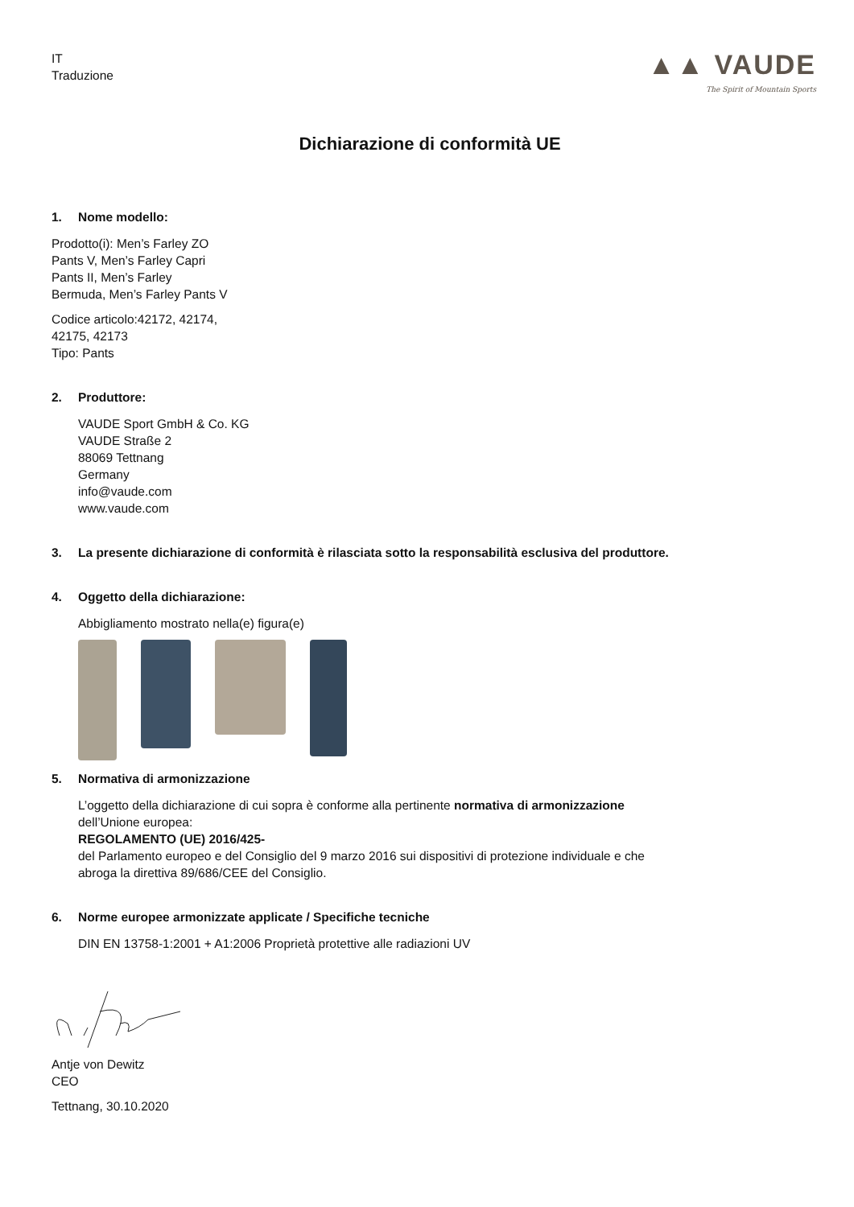IT
Traduzione
▲▲ VAUDE
The Spirit of Mountain Sports
Dichiarazione di conformità UE
1. Nome modello:
Prodotto(i): Men’s Farley ZO
Pants V, Men’s Farley Capri
Pants II, Men’s Farley
Bermuda, Men’s Farley Pants V
Codice articolo:42172, 42174,
42175, 42173
Tipo: Pants
2. Produttore:
VAUDE Sport GmbH & Co. KG
VAUDE Straße 2
88069 Tettnang
Germany
info@vaude.com
www.vaude.com
3. La presente dichiarazione di conformità è rilasciata sotto la responsabilità esclusiva del produttore.
4. Oggetto della dichiarazione:
Abbigliamento mostrato nella(e) figura(e)
5. Normativa di armonizzazione
L’oggetto della dichiarazione di cui sopra è conforme alla pertinente normativa di armonizzazione
dell’Unione europea:
REGOLAMENTO (UE) 2016/425-
del Parlamento europeo e del Consiglio del 9 marzo 2016 sui dispositivi di protezione individuale e che
abroga la direttiva 89/686/CEE del Consiglio.
6. Norme europee armonizzate applicate / Specifiche tecniche
DIN EN 13758-1:2001 + A1:2006 Proprietà protettive alle radiazioni UV
Antje von Dewitz
CEO
Tettnang, 30.10.2020